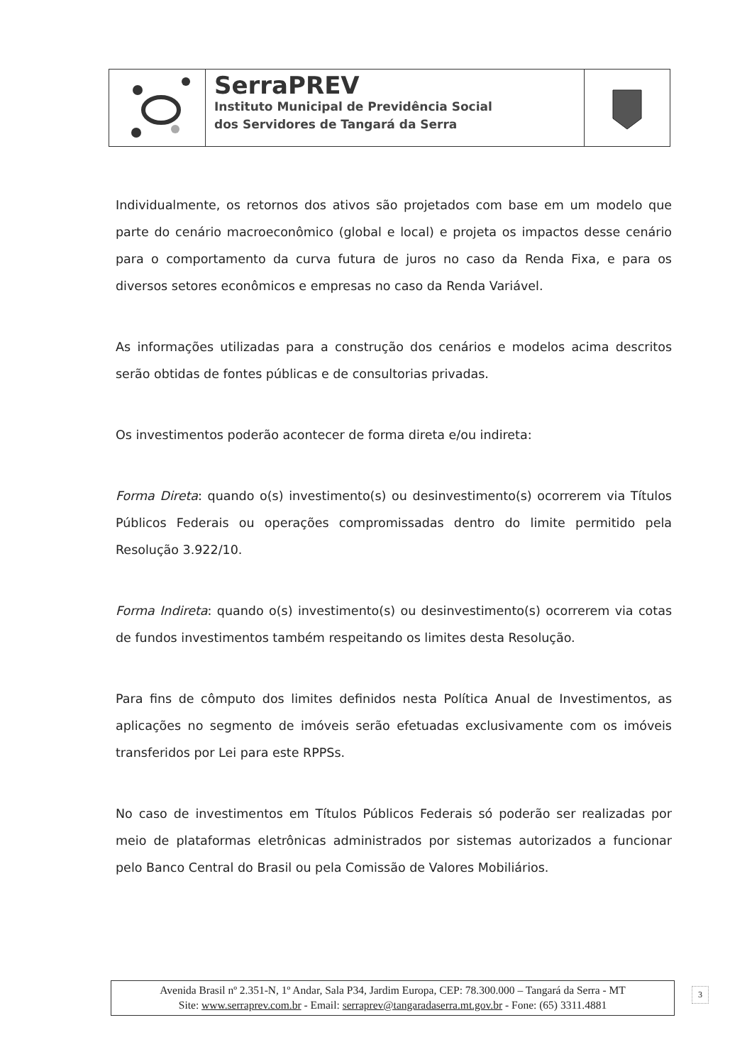SerraPREV
Instituto Municipal de Previdência Social
dos Servidores de Tangará da Serra
Individualmente, os retornos dos ativos são projetados com base em um modelo que parte do cenário macroeconômico (global e local) e projeta os impactos desse cenário para o comportamento da curva futura de juros no caso da Renda Fixa, e para os diversos setores econômicos e empresas no caso da Renda Variável.
As informações utilizadas para a construção dos cenários e modelos acima descritos serão obtidas de fontes públicas e de consultorias privadas.
Os investimentos poderão acontecer de forma direta e/ou indireta:
Forma Direta: quando o(s) investimento(s) ou desinvestimento(s) ocorrerem via Títulos Públicos Federais ou operações compromissadas dentro do limite permitido pela Resolução 3.922/10.
Forma Indireta: quando o(s) investimento(s) ou desinvestimento(s) ocorrerem via cotas de fundos investimentos também respeitando os limites desta Resolução.
Para fins de cômputo dos limites definidos nesta Política Anual de Investimentos, as aplicações no segmento de imóveis serão efetuadas exclusivamente com os imóveis transferidos por Lei para este RPPSs.
No caso de investimentos em Títulos Públicos Federais só poderão ser realizadas por meio de plataformas eletrônicas administrados por sistemas autorizados a funcionar pelo Banco Central do Brasil ou pela Comissão de Valores Mobiliários.
Avenida Brasil nº 2.351-N, 1º Andar, Sala P34, Jardim Europa, CEP: 78.300.000 – Tangará da Serra - MT
Site: www.serraprev.com.br - Email: serraprev@tangaradaserra.mt.gov.br - Fone: (65) 3311.4881
3